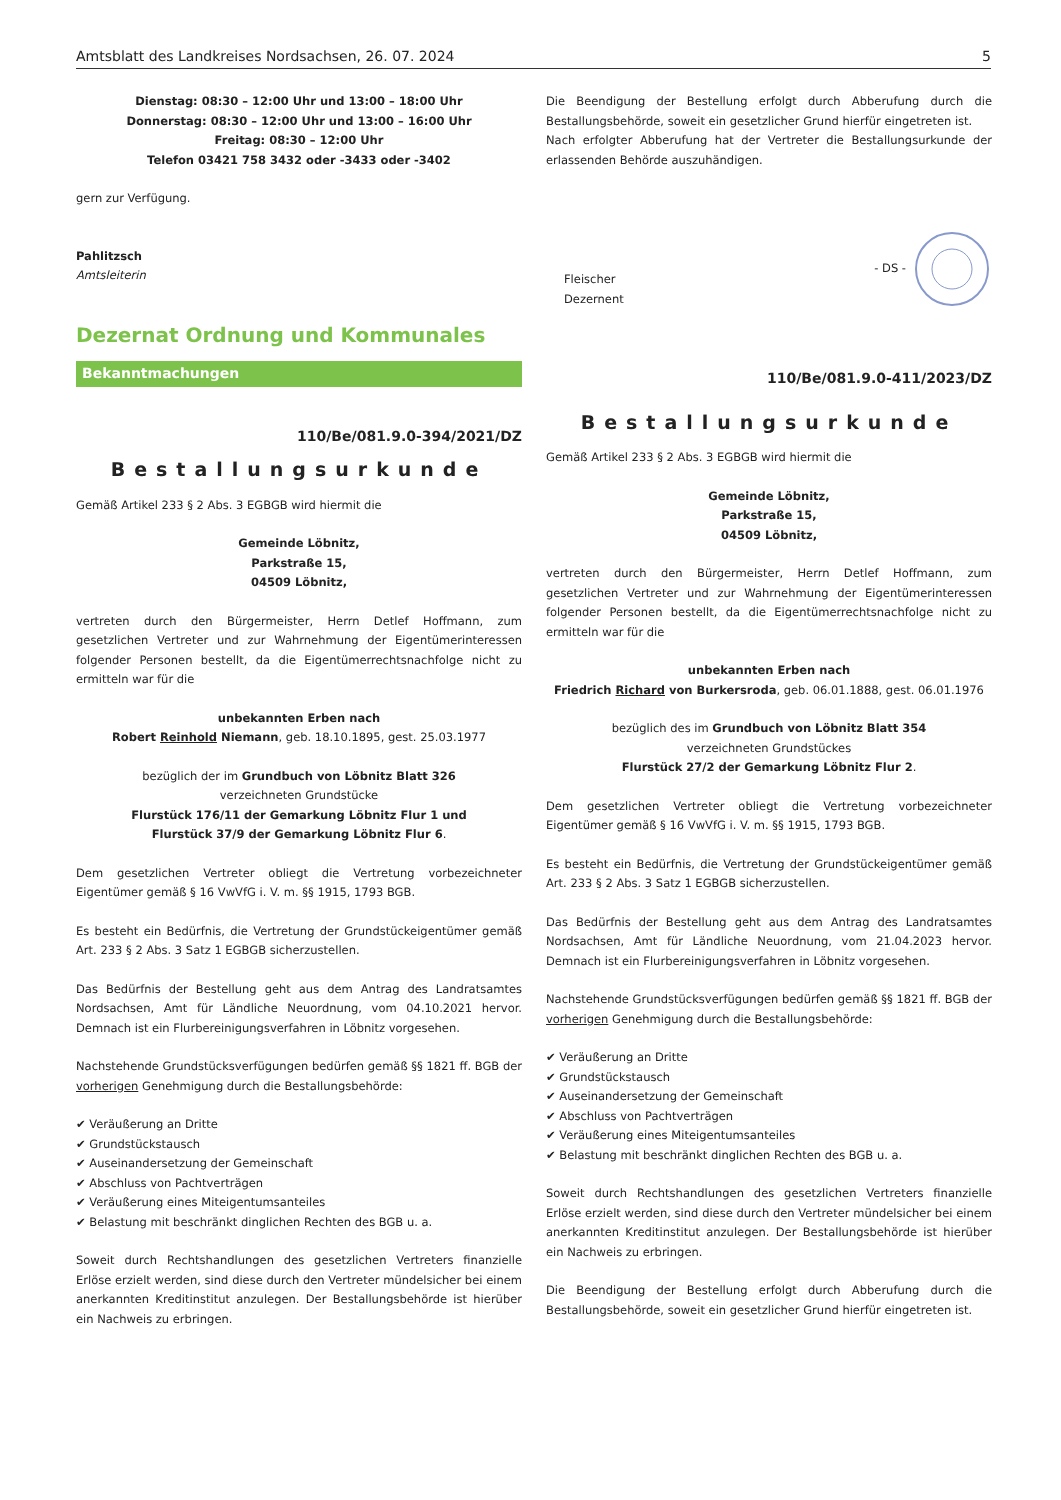Amtsblatt des Landkreises Nordsachsen, 26. 07. 2024 5
Dienstag: 08:30 – 12:00 Uhr und 13:00 – 18:00 Uhr
Donnerstag: 08:30 – 12:00 Uhr und 13:00 – 16:00 Uhr
Freitag: 08:30 – 12:00 Uhr
Telefon 03421 758 3432 oder -3433 oder -3402
gern zur Verfügung.
Pahlitzsch
Amtsleiterin
Dezernat Ordnung und Kommunales
Bekanntmachungen
110/Be/081.9.0-394/2021/DZ
Bestallungsurkunde
Gemäß Artikel 233 § 2 Abs. 3 EGBGB wird hiermit die
Gemeinde Löbnitz,
Parkstraße 15,
04509 Löbnitz,
vertreten durch den Bürgermeister, Herrn Detlef Hoffmann, zum gesetzlichen Vertreter und zur Wahrnehmung der Eigentümerinteressen folgender Personen bestellt, da die Eigentümerrechtsnachfolge nicht zu ermitteln war für die
unbekannten Erben nach
Robert Reinhold Niemann, geb. 18.10.1895, gest. 25.03.1977
bezüglich der im Grundbuch von Löbnitz Blatt 326
verzeichneten Grundstücke
Flurstück 176/11 der Gemarkung Löbnitz Flur 1 und
Flurstück 37/9 der Gemarkung Löbnitz Flur 6.
Dem gesetzlichen Vertreter obliegt die Vertretung vorbezeichneter Eigentümer gemäß § 16 VwVfG i. V. m. §§ 1915, 1793 BGB.
Es besteht ein Bedürfnis, die Vertretung der Grundstückeigentümer gemäß Art. 233 § 2 Abs. 3 Satz 1 EGBGB sicherzustellen.
Das Bedürfnis der Bestellung geht aus dem Antrag des Landratsamtes Nordsachsen, Amt für Ländliche Neuordnung, vom 04.10.2021 hervor. Demnach ist ein Flurbereinigungsverfahren in Löbnitz vorgesehen.
Nachstehende Grundstücksverfügungen bedürfen gemäß §§ 1821 ff. BGB der vorherigen Genehmigung durch die Bestallungsbehörde:
✔ Veräußerung an Dritte
✔ Grundstückstausch
✔ Auseinandersetzung der Gemeinschaft
✔ Abschluss von Pachtverträgen
✔ Veräußerung eines Miteigentumsanteiles
✔ Belastung mit beschränkt dinglichen Rechten des BGB u. a.
Soweit durch Rechtshandlungen des gesetzlichen Vertreters finanzielle Erlöse erzielt werden, sind diese durch den Vertreter mündelsicher bei einem anerkannten Kreditinstitut anzulegen. Der Bestallungsbehörde ist hierüber ein Nachweis zu erbringen.
Die Beendigung der Bestellung erfolgt durch Abberufung durch die Bestallungsbehörde, soweit ein gesetzlicher Grund hierfür eingetreten ist.
Nach erfolgter Abberufung hat der Vertreter die Bestallungsurkunde der erlassenden Behörde auszuhändigen.
Fleischer
Dezernent
- DS -
110/Be/081.9.0-411/2023/DZ
Bestallungsurkunde
Gemäß Artikel 233 § 2 Abs. 3 EGBGB wird hiermit die
Gemeinde Löbnitz,
Parkstraße 15,
04509 Löbnitz,
vertreten durch den Bürgermeister, Herrn Detlef Hoffmann, zum gesetzlichen Vertreter und zur Wahrnehmung der Eigentümerinteressen folgender Personen bestellt, da die Eigentümerrechtsnachfolge nicht zu ermitteln war für die
unbekannten Erben nach
Friedrich Richard von Burkersroda, geb. 06.01.1888, gest. 06.01.1976
bezüglich des im Grundbuch von Löbnitz Blatt 354
verzeichneten Grundstückes
Flurstück 27/2 der Gemarkung Löbnitz Flur 2.
Dem gesetzlichen Vertreter obliegt die Vertretung vorbezeichneter Eigentümer gemäß § 16 VwVfG i. V. m. §§ 1915, 1793 BGB.
Es besteht ein Bedürfnis, die Vertretung der Grundstückeigentümer gemäß Art. 233 § 2 Abs. 3 Satz 1 EGBGB sicherzustellen.
Das Bedürfnis der Bestellung geht aus dem Antrag des Landratsamtes Nordsachsen, Amt für Ländliche Neuordnung, vom 21.04.2023 hervor. Demnach ist ein Flurbereinigungsverfahren in Löbnitz vorgesehen.
Nachstehende Grundstücksverfügungen bedürfen gemäß §§ 1821 ff. BGB der vorherigen Genehmigung durch die Bestallungsbehörde:
✔ Veräußerung an Dritte
✔ Grundstückstausch
✔ Auseinandersetzung der Gemeinschaft
✔ Abschluss von Pachtverträgen
✔ Veräußerung eines Miteigentumsanteiles
✔ Belastung mit beschränkt dinglichen Rechten des BGB u. a.
Soweit durch Rechtshandlungen des gesetzlichen Vertreters finanzielle Erlöse erzielt werden, sind diese durch den Vertreter mündelsicher bei einem anerkannten Kreditinstitut anzulegen. Der Bestallungsbehörde ist hierüber ein Nachweis zu erbringen.
Die Beendigung der Bestellung erfolgt durch Abberufung durch die Bestallungsbehörde, soweit ein gesetzlicher Grund hierfür eingetreten ist.